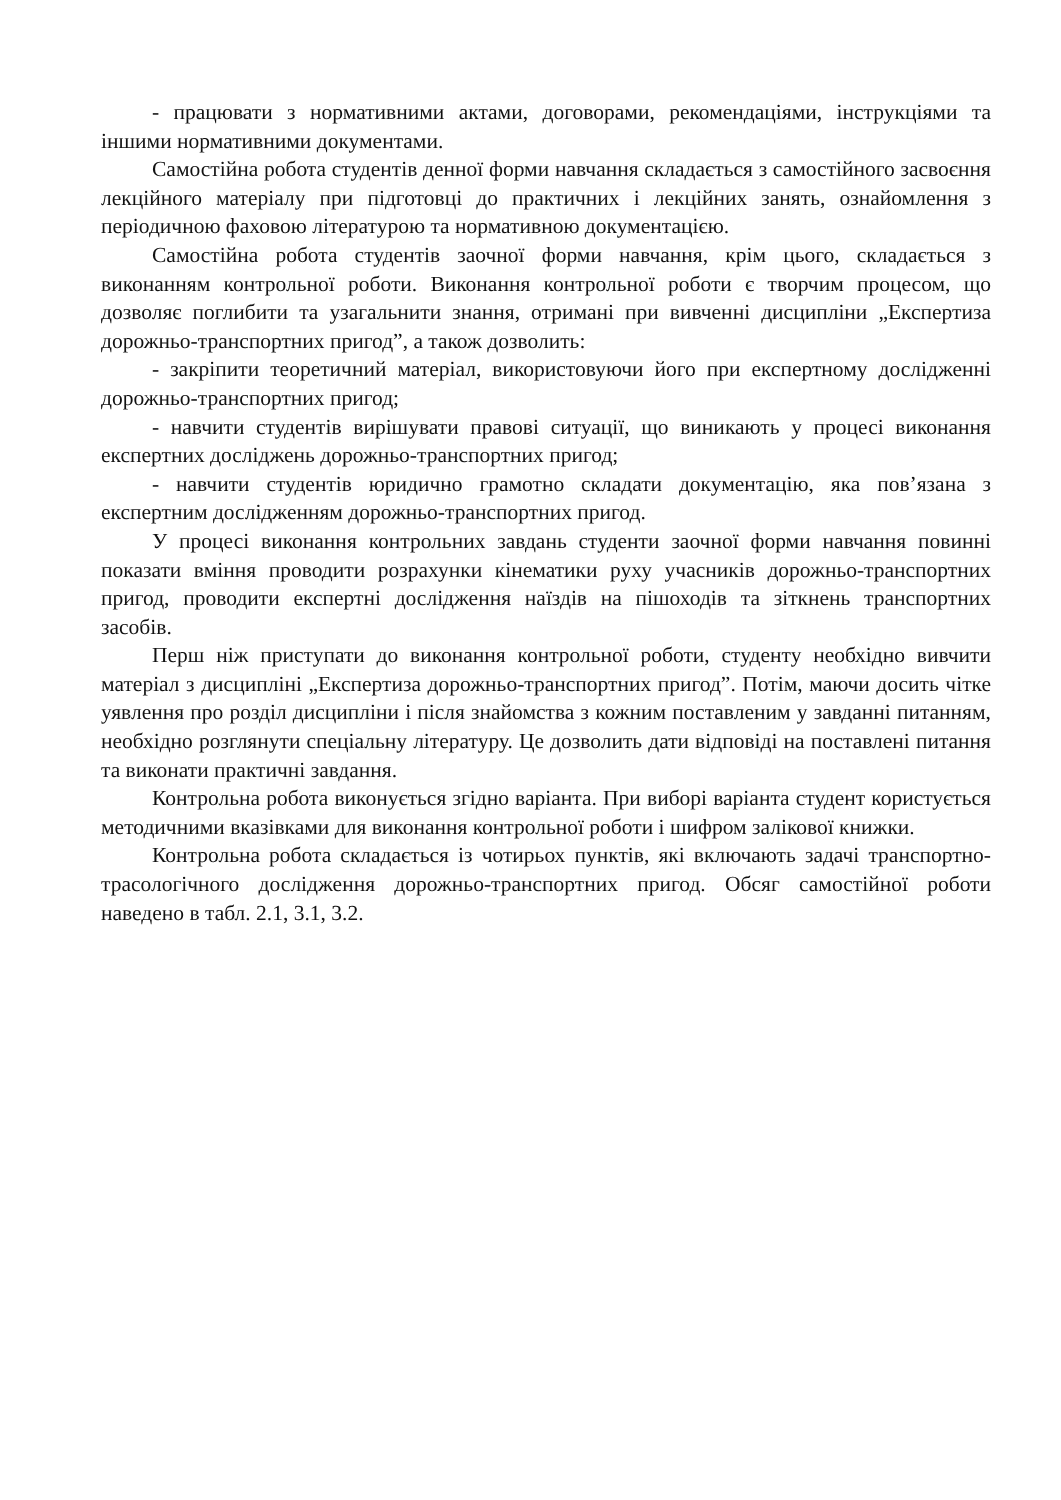- працювати з нормативними актами, договорами, рекомендаціями, інструкціями та іншими нормативними документами.
Самостійна робота студентів денної форми навчання складається з самостійного засвоєння лекційного матеріалу при підготовці до практичних і лекційних занять, ознайомлення з періодичною фаховою літературою та нормативною документацією.
Самостійна робота студентів заочної форми навчання, крім цього, складається з виконанням контрольної роботи. Виконання контрольної роботи є творчим процесом, що дозволяє поглибити та узагальнити знання, отримані при вивченні дисципліни „Експертиза дорожньо-транспортних пригод”, а також дозволить:
- закріпити теоретичний матеріал, використовуючи його при експертному дослідженні дорожньо-транспортних пригод;
- навчити студентів вирішувати правові ситуації, що виникають у процесі виконання експертних досліджень дорожньо-транспортних пригод;
- навчити студентів юридично грамотно складати документацію, яка пов’язана з експертним дослідженням дорожньо-транспортних пригод.
У процесі виконання контрольних завдань студенти заочної форми навчання повинні показати вміння проводити розрахунки кінематики руху учасників дорожньо-транспортних пригод, проводити експертні дослідження наїздів на пішоходів та зіткнень транспортних засобів.
Перш ніж приступати до виконання контрольної роботи, студенту необхідно вивчити матеріал з дисципліні „Експертиза дорожньо-транспортних пригод”. Потім, маючи досить чітке уявлення про розділ дисципліни і після знайомства з кожним поставленим у завданні питанням, необхідно розглянути спеціальну літературу. Це дозволить дати відповіді на поставлені питання та виконати практичні завдання.
Контрольна робота виконується згідно варіанта. При виборі варіанта студент користується методичними вказівками для виконання контрольної роботи і шифром залікової книжки.
Контрольна робота складається із чотирьох пунктів, які включають задачі транспортно-трасологічного дослідження дорожньо-транспортних пригод. Обсяг самостійної роботи наведено в табл. 2.1, 3.1, 3.2.